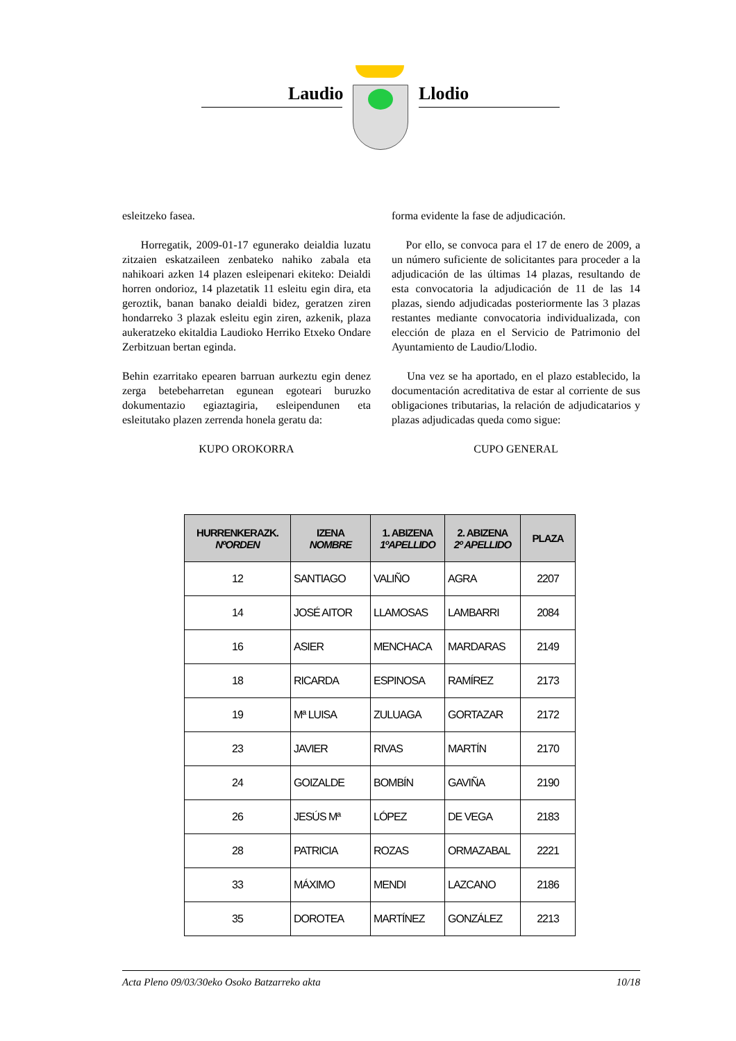Laudio Llodio
esleitzeko fasea.
Horregatik, 2009-01-17 egunerako deialdia luzatu zitzaien eskatzaileen zenbateko nahiko zabala eta nahikoari azken 14 plazen esleipenari ekiteko: Deialdi horren ondorioz, 14 plazetatik 11 esleitu egin dira, eta geroztik, banan banako deialdi bidez, geratzen ziren hondarreko 3 plazak esleitu egin ziren, azkenik, plaza aukeratzeko ekitaldia Laudioko Herriko Etxeko Ondare Zerbitzuan bertan eginda.
Behin ezarritako epearen barruan aurkeztu egin denez zerga betebeharretan egunean egoteari buruzko dokumentazio egiaztagiria, esleipendunen eta esleitutako plazen zerrenda honela geratu da:
KUPO OROKORRA
forma evidente la fase de adjudicación.
Por ello, se convoca para el 17 de enero de 2009, a un número suficiente de solicitantes para proceder a la adjudicación de las últimas 14 plazas, resultando de esta convocatoria la adjudicación de 11 de las 14 plazas, siendo adjudicadas posteriormente las 3 plazas restantes mediante convocatoria individualizada, con elección de plaza en el Servicio de Patrimonio del Ayuntamiento de Laudio/Llodio.
Una vez se ha aportado, en el plazo establecido, la documentación acreditativa de estar al corriente de sus obligaciones tributarias, la relación de adjudicatarios y plazas adjudicadas queda como sigue:
CUPO GENERAL
| HURRENKERAZK. NºORDEN | IZENA NOMBRE | 1. ABIZENA 1ºAPELLIDO | 2. ABIZENA 2º APELLIDO | PLAZA |
| --- | --- | --- | --- | --- |
| 12 | SANTIAGO | VALIÑO | AGRA | 2207 |
| 14 | JOSÉ AITOR | LLAMOSAS | LAMBARRI | 2084 |
| 16 | ASIER | MENCHACA | MARDARAS | 2149 |
| 18 | RICARDA | ESPINOSA | RAMÍREZ | 2173 |
| 19 | Mª LUISA | ZULUAGA | GORTAZAR | 2172 |
| 23 | JAVIER | RIVAS | MARTÍN | 2170 |
| 24 | GOIZALDE | BOMBÍN | GAVIÑA | 2190 |
| 26 | JESÚS Mª | LÓPEZ | DE VEGA | 2183 |
| 28 | PATRICIA | ROZAS | ORMAZABAL | 2221 |
| 33 | MÁXIMO | MENDI | LAZCANO | 2186 |
| 35 | DOROTEA | MARTÍNEZ | GONZÁLEZ | 2213 |
Acta Pleno 09/03/30eko Osoko Batzarreko akta 10/18